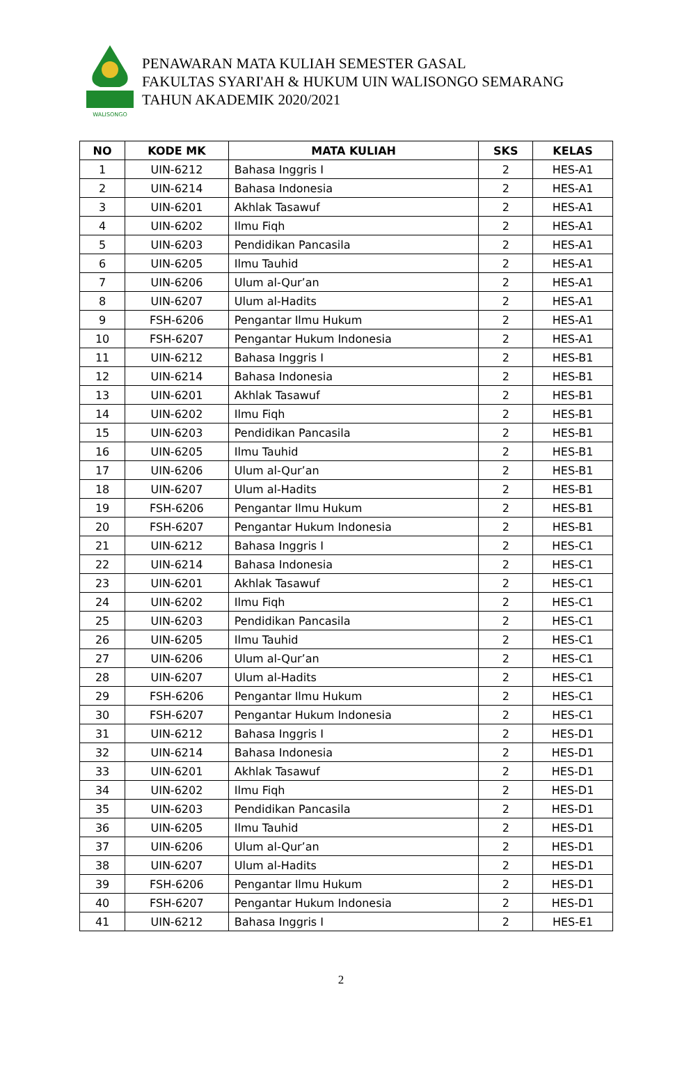WALISONGO
PENAWARAN MATA KULIAH SEMESTER GASAL
FAKULTAS SYARI'AH & HUKUM UIN WALISONGO SEMARANG
TAHUN AKADEMIK 2020/2021
| NO | KODE MK | MATA KULIAH | SKS | KELAS |
| --- | --- | --- | --- | --- |
| 1 | UIN-6212 | Bahasa Inggris I | 2 | HES-A1 |
| 2 | UIN-6214 | Bahasa Indonesia | 2 | HES-A1 |
| 3 | UIN-6201 | Akhlak Tasawuf | 2 | HES-A1 |
| 4 | UIN-6202 | Ilmu Fiqh | 2 | HES-A1 |
| 5 | UIN-6203 | Pendidikan Pancasila | 2 | HES-A1 |
| 6 | UIN-6205 | Ilmu Tauhid | 2 | HES-A1 |
| 7 | UIN-6206 | Ulum al-Qur’an | 2 | HES-A1 |
| 8 | UIN-6207 | Ulum al-Hadits | 2 | HES-A1 |
| 9 | FSH-6206 | Pengantar Ilmu Hukum | 2 | HES-A1 |
| 10 | FSH-6207 | Pengantar Hukum Indonesia | 2 | HES-A1 |
| 11 | UIN-6212 | Bahasa Inggris I | 2 | HES-B1 |
| 12 | UIN-6214 | Bahasa Indonesia | 2 | HES-B1 |
| 13 | UIN-6201 | Akhlak Tasawuf | 2 | HES-B1 |
| 14 | UIN-6202 | Ilmu Fiqh | 2 | HES-B1 |
| 15 | UIN-6203 | Pendidikan Pancasila | 2 | HES-B1 |
| 16 | UIN-6205 | Ilmu Tauhid | 2 | HES-B1 |
| 17 | UIN-6206 | Ulum al-Qur’an | 2 | HES-B1 |
| 18 | UIN-6207 | Ulum al-Hadits | 2 | HES-B1 |
| 19 | FSH-6206 | Pengantar Ilmu Hukum | 2 | HES-B1 |
| 20 | FSH-6207 | Pengantar Hukum Indonesia | 2 | HES-B1 |
| 21 | UIN-6212 | Bahasa Inggris I | 2 | HES-C1 |
| 22 | UIN-6214 | Bahasa Indonesia | 2 | HES-C1 |
| 23 | UIN-6201 | Akhlak Tasawuf | 2 | HES-C1 |
| 24 | UIN-6202 | Ilmu Fiqh | 2 | HES-C1 |
| 25 | UIN-6203 | Pendidikan Pancasila | 2 | HES-C1 |
| 26 | UIN-6205 | Ilmu Tauhid | 2 | HES-C1 |
| 27 | UIN-6206 | Ulum al-Qur’an | 2 | HES-C1 |
| 28 | UIN-6207 | Ulum al-Hadits | 2 | HES-C1 |
| 29 | FSH-6206 | Pengantar Ilmu Hukum | 2 | HES-C1 |
| 30 | FSH-6207 | Pengantar Hukum Indonesia | 2 | HES-C1 |
| 31 | UIN-6212 | Bahasa Inggris I | 2 | HES-D1 |
| 32 | UIN-6214 | Bahasa Indonesia | 2 | HES-D1 |
| 33 | UIN-6201 | Akhlak Tasawuf | 2 | HES-D1 |
| 34 | UIN-6202 | Ilmu Fiqh | 2 | HES-D1 |
| 35 | UIN-6203 | Pendidikan Pancasila | 2 | HES-D1 |
| 36 | UIN-6205 | Ilmu Tauhid | 2 | HES-D1 |
| 37 | UIN-6206 | Ulum al-Qur’an | 2 | HES-D1 |
| 38 | UIN-6207 | Ulum al-Hadits | 2 | HES-D1 |
| 39 | FSH-6206 | Pengantar Ilmu Hukum | 2 | HES-D1 |
| 40 | FSH-6207 | Pengantar Hukum Indonesia | 2 | HES-D1 |
| 41 | UIN-6212 | Bahasa Inggris I | 2 | HES-E1 |
2